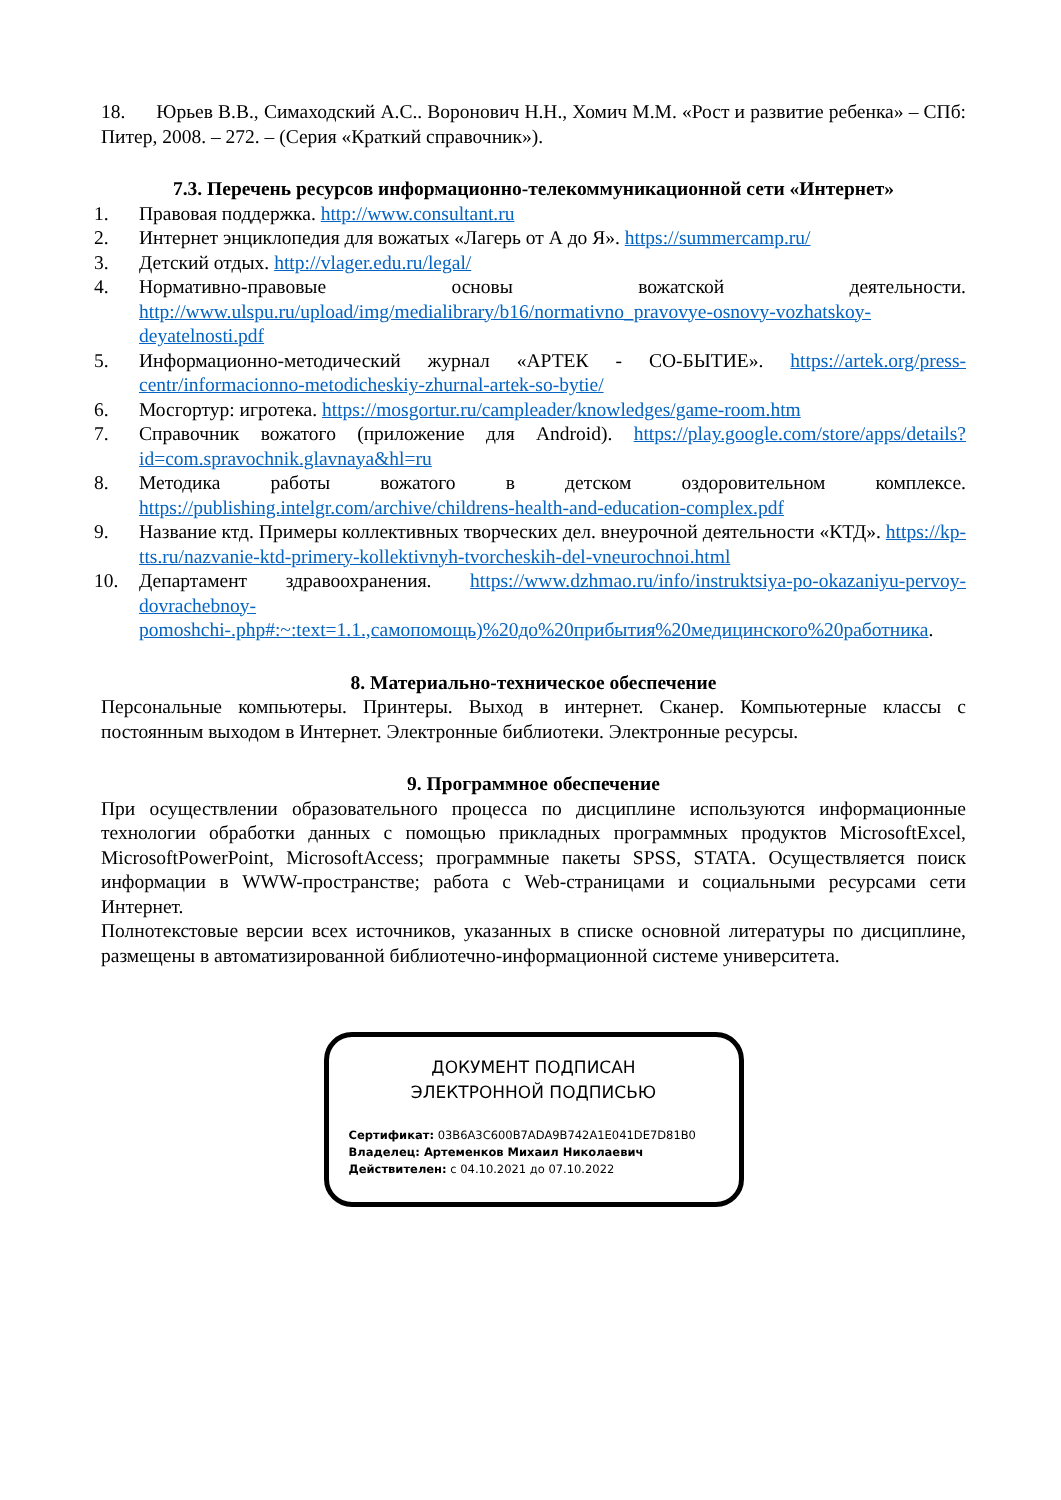18. Юрьев В.В., Симаходский А.С.. Воронович Н.Н., Хомич М.М. «Рост и развитие ребенка» – СПб: Питер, 2008. – 272. – (Серия «Краткий справочник»).
7.3. Перечень ресурсов информационно-телекоммуникационной сети «Интернет»
1. Правовая поддержка. http://www.consultant.ru
2. Интернет энциклопедия для вожатых «Лагерь от А до Я». https://summercamp.ru/
3. Детский отдых. http://vlager.edu.ru/legal/
4. Нормативно-правовые основы вожатской деятельности. http://www.ulspu.ru/upload/img/medialibrary/b16/normativno_pravovye-osnovy-vozhatskoy-deyatelnosti.pdf
5. Информационно-методический журнал «АРТЕК - СО-БЫТИЕ». https://artek.org/press-centr/informacionno-metodicheskiy-zhurnal-artek-so-bytie/
6. Мосгортур: игротека. https://mosgortur.ru/campleader/knowledges/game-room.htm
7. Справочник вожатого (приложение для Android). https://play.google.com/store/apps/details?id=com.spravochnik.glavnaya&hl=ru
8. Методика работы вожатого в детском оздоровительном комплексе. https://publishing.intelgr.com/archive/childrens-health-and-education-complex.pdf
9. Название ктд. Примеры коллективных творческих дел. внеурочной деятельности «КТД». https://kp-tts.ru/nazvanie-ktd-primery-kollektivnyh-tvorcheskih-del-vneurochnoi.html
10. Департамент здравоохранения. https://www.dzhmao.ru/info/instruktsiya-po-okazaniyu-pervoy-dovrachebnoy-pomoshchi-.php#:~:text=1.1.,самопомощь)%20до%20прибытия%20медицинского%20работника.
8. Материально-техническое обеспечение
Персональные компьютеры. Принтеры. Выход в интернет. Сканер. Компьютерные классы с постоянным выходом в Интернет. Электронные библиотеки. Электронные ресурсы.
9. Программное обеспечение
При осуществлении образовательного процесса по дисциплине используются информационные технологии обработки данных с помощью прикладных программных продуктов MicrosoftExcel, MicrosoftPowerPoint, MicrosoftAccess; программные пакеты SPSS, STATA. Осуществляется поиск информации в WWW-пространстве; работа с Web-страницами и социальными ресурсами сети Интернет.
Полнотекстовые версии всех источников, указанных в списке основной литературы по дисциплине, размещены в автоматизированной библиотечно-информационной системе университета.
ДОКУМЕНТ ПОДПИСАН
ЭЛЕКТРОННОЙ ПОДПИСЬЮ
Сертификат: 03B6A3C600B7ADA9B742A1E041DE7D81B0
Владелец: Артеменков Михаил Николаевич
Действителен: с 04.10.2021 до 07.10.2022